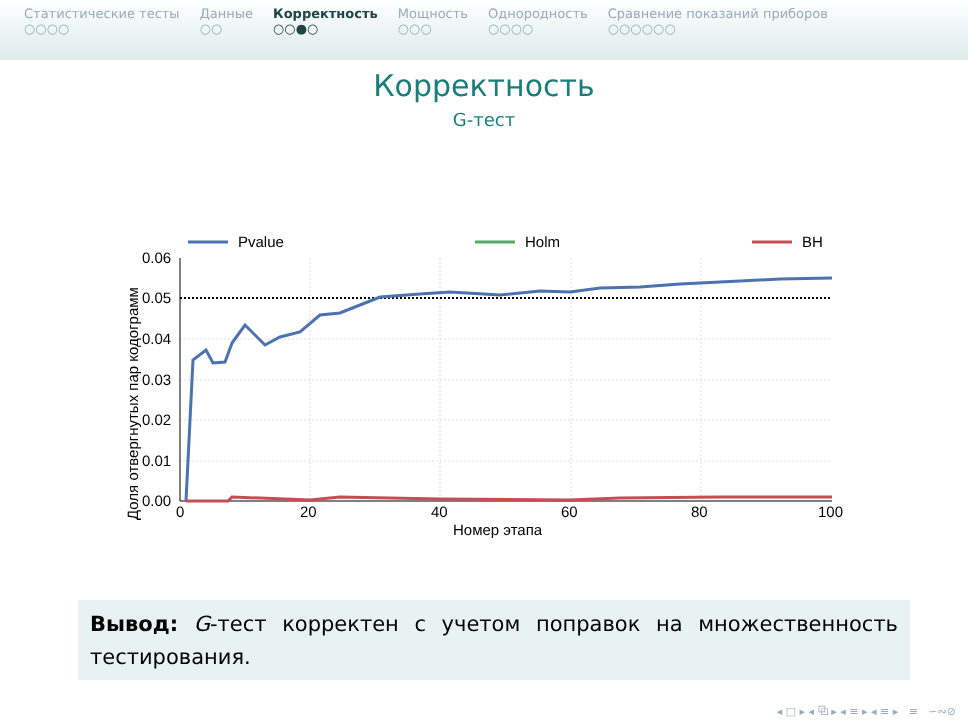Статистические тесты
○○○○
Данные
○○
Корректность
○○●○
Мощность
○○○
Однородность
○○○○
Сравнение показаний приборов
○○○○○○
Корректность
G-тест
Pvalue
Holm
BH
0.06
0.05
0.04
0.03
0.02
0.01
0.00
0
20
40
60
80
100
Номер этапа
Доля отвергнутых пар кодограмм
Вывод: G-тест корректен с учетом поправок на множественность тестирования.
◂ □ ▸ ◂ ⧉ ▸ ◂ ≡ ▸ ◂ ≡ ▸ ≡ ∽∾⊘